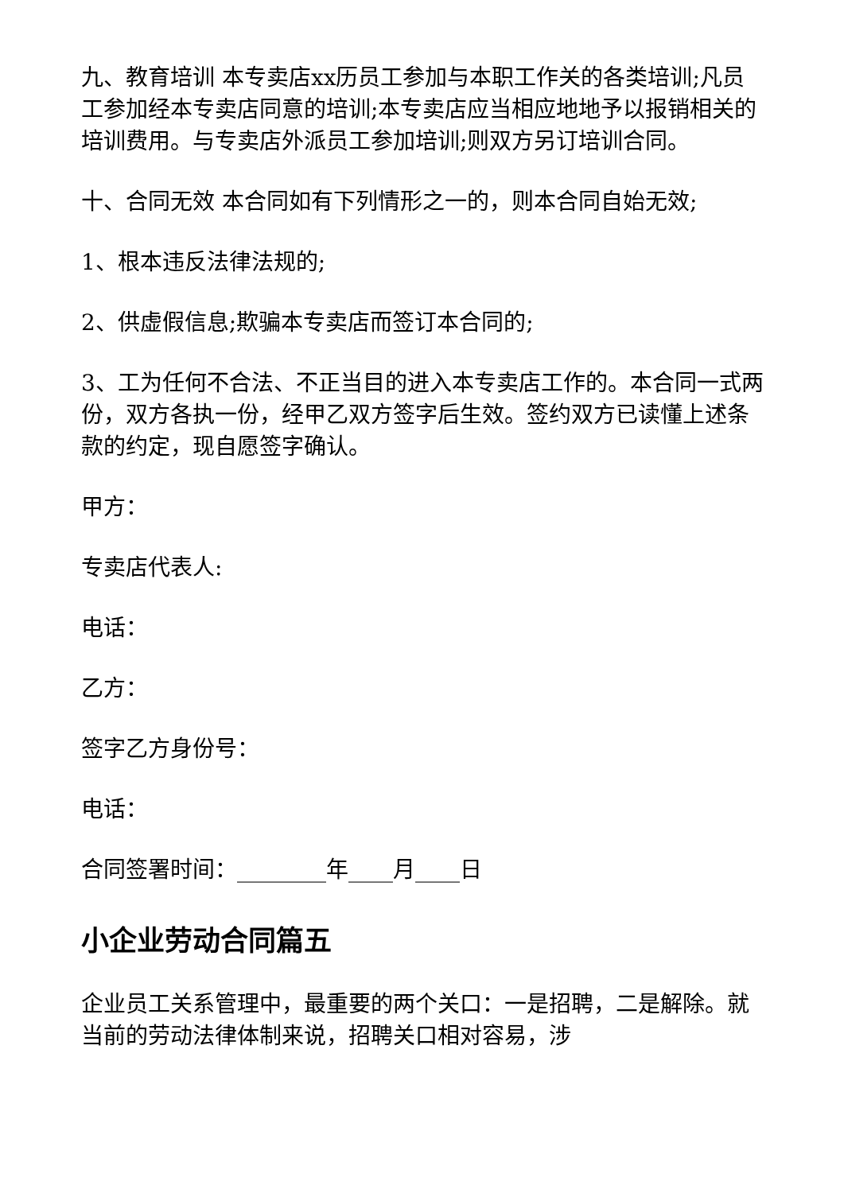九、教育培训 本专卖店xx历员工参加与本职工作关的各类培训;凡员工参加经本专卖店同意的培训;本专卖店应当相应地地予以报销相关的培训费用。与专卖店外派员工参加培训;则双方另订培训合同。
十、合同无效 本合同如有下列情形之一的，则本合同自始无效;
1、根本违反法律法规的;
2、供虚假信息;欺骗本专卖店而签订本合同的;
3、工为任何不合法、不正当目的进入本专卖店工作的。本合同一式两份，双方各执一份，经甲乙双方签字后生效。签约双方已读懂上述条款的约定，现自愿签字确认。
甲方：
专卖店代表人:
电话：
乙方：
签字乙方身份号：
电话：
合同签署时间：________年____月____日
小企业劳动合同篇五
企业员工关系管理中，最重要的两个关口：一是招聘，二是解除。就当前的劳动法律体制来说，招聘关口相对容易，涉